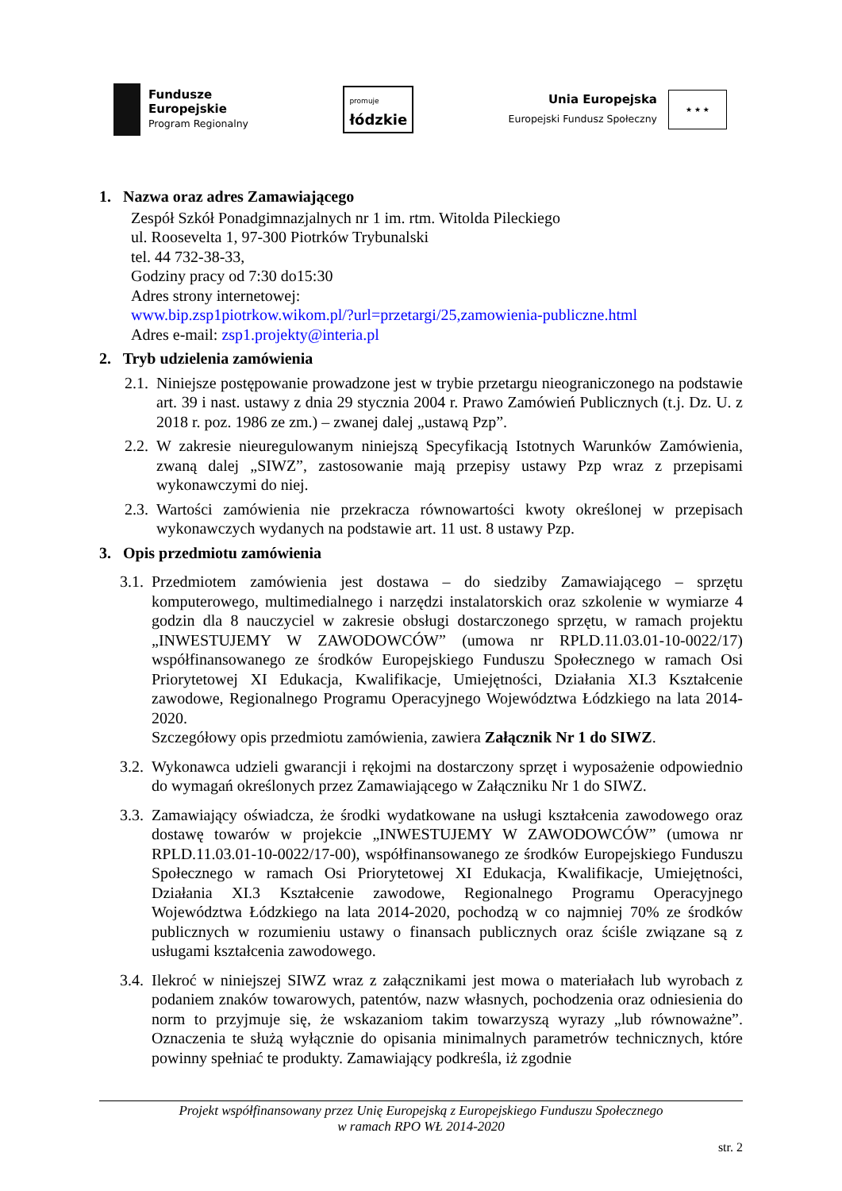Fundusze
Europejskie
Program Regionalny
promuje
łódzkie
Unia Europejska
Europejski Fundusz Społeczny
★ ★ ★
1. Nazwa oraz adres Zamawiającego
Zespół Szkół Ponadgimnazjalnych nr 1 im. rtm. Witolda Pileckiego
ul. Roosevelta 1, 97-300 Piotrków Trybunalski
tel. 44 732-38-33,
Godziny pracy od 7:30 do15:30
Adres strony internetowej:
www.bip.zsp1piotrkow.wikom.pl/?url=przetargi/25,zamowienia-publiczne.html
Adres e-mail: zsp1.projekty@interia.pl
2. Tryb udzielenia zamówienia
2.1. Niniejsze postępowanie prowadzone jest w trybie przetargu nieograniczonego na podstawie art. 39 i nast. ustawy z dnia 29 stycznia 2004 r. Prawo Zamówień Publicznych (t.j. Dz. U. z 2018 r. poz. 1986 ze zm.) – zwanej dalej „ustawą Pzp”.
2.2. W zakresie nieuregulowanym niniejszą Specyfikacją Istotnych Warunków Zamówienia, zwaną dalej „SIWZ”, zastosowanie mają przepisy ustawy Pzp wraz z przepisami wykonawczymi do niej.
2.3. Wartości zamówienia nie przekracza równowartości kwoty określonej w przepisach wykonawczych wydanych na podstawie art. 11 ust. 8 ustawy Pzp.
3. Opis przedmiotu zamówienia
3.1. Przedmiotem zamówienia jest dostawa – do siedziby Zamawiającego – sprzętu komputerowego, multimedialnego i narzędzi instalatorskich oraz szkolenie w wymiarze 4 godzin dla 8 nauczyciel w zakresie obsługi dostarczonego sprzętu, w ramach projektu „INWESTUJEMY W ZAWODOWCÓW” (umowa nr RPLD.11.03.01-10-0022/17) współfinansowanego ze środków Europejskiego Funduszu Społecznego w ramach Osi Priorytetowej XI Edukacja, Kwalifikacje, Umiejętności, Działania XI.3 Kształcenie zawodowe, Regionalnego Programu Operacyjnego Województwa Łódzkiego na lata 2014-2020.
Szczegółowy opis przedmiotu zamówienia, zawiera Załącznik Nr 1 do SIWZ.
3.2. Wykonawca udzieli gwarancji i rękojmi na dostarczony sprzęt i wyposażenie odpowiednio do wymagań określonych przez Zamawiającego w Załączniku Nr 1 do SIWZ.
3.3. Zamawiający oświadcza, że środki wydatkowane na usługi kształcenia zawodowego oraz dostawę towarów w projekcie „INWESTUJEMY W ZAWODOWCÓW” (umowa nr RPLD.11.03.01-10-0022/17-00), współfinansowanego ze środków Europejskiego Funduszu Społecznego w ramach Osi Priorytetowej XI Edukacja, Kwalifikacje, Umiejętności, Działania XI.3 Kształcenie zawodowe, Regionalnego Programu Operacyjnego Województwa Łódzkiego na lata 2014-2020, pochodzą w co najmniej 70% ze środków publicznych w rozumieniu ustawy o finansach publicznych oraz ściśle związane są z usługami kształcenia zawodowego.
3.4. Ilekroć w niniejszej SIWZ wraz z załącznikami jest mowa o materiałach lub wyrobach z podaniem znaków towarowych, patentów, nazw własnych, pochodzenia oraz odniesienia do norm to przyjmuje się, że wskazaniom takim towarzyszą wyrazy „lub równoważne”. Oznaczenia te służą wyłącznie do opisania minimalnych parametrów technicznych, które powinny spełniać te produkty. Zamawiający podkreśla, iż zgodnie
Projekt współfinansowany przez Unię Europejską z Europejskiego Funduszu Społecznego
w ramach RPO WŁ 2014-2020
str. 2